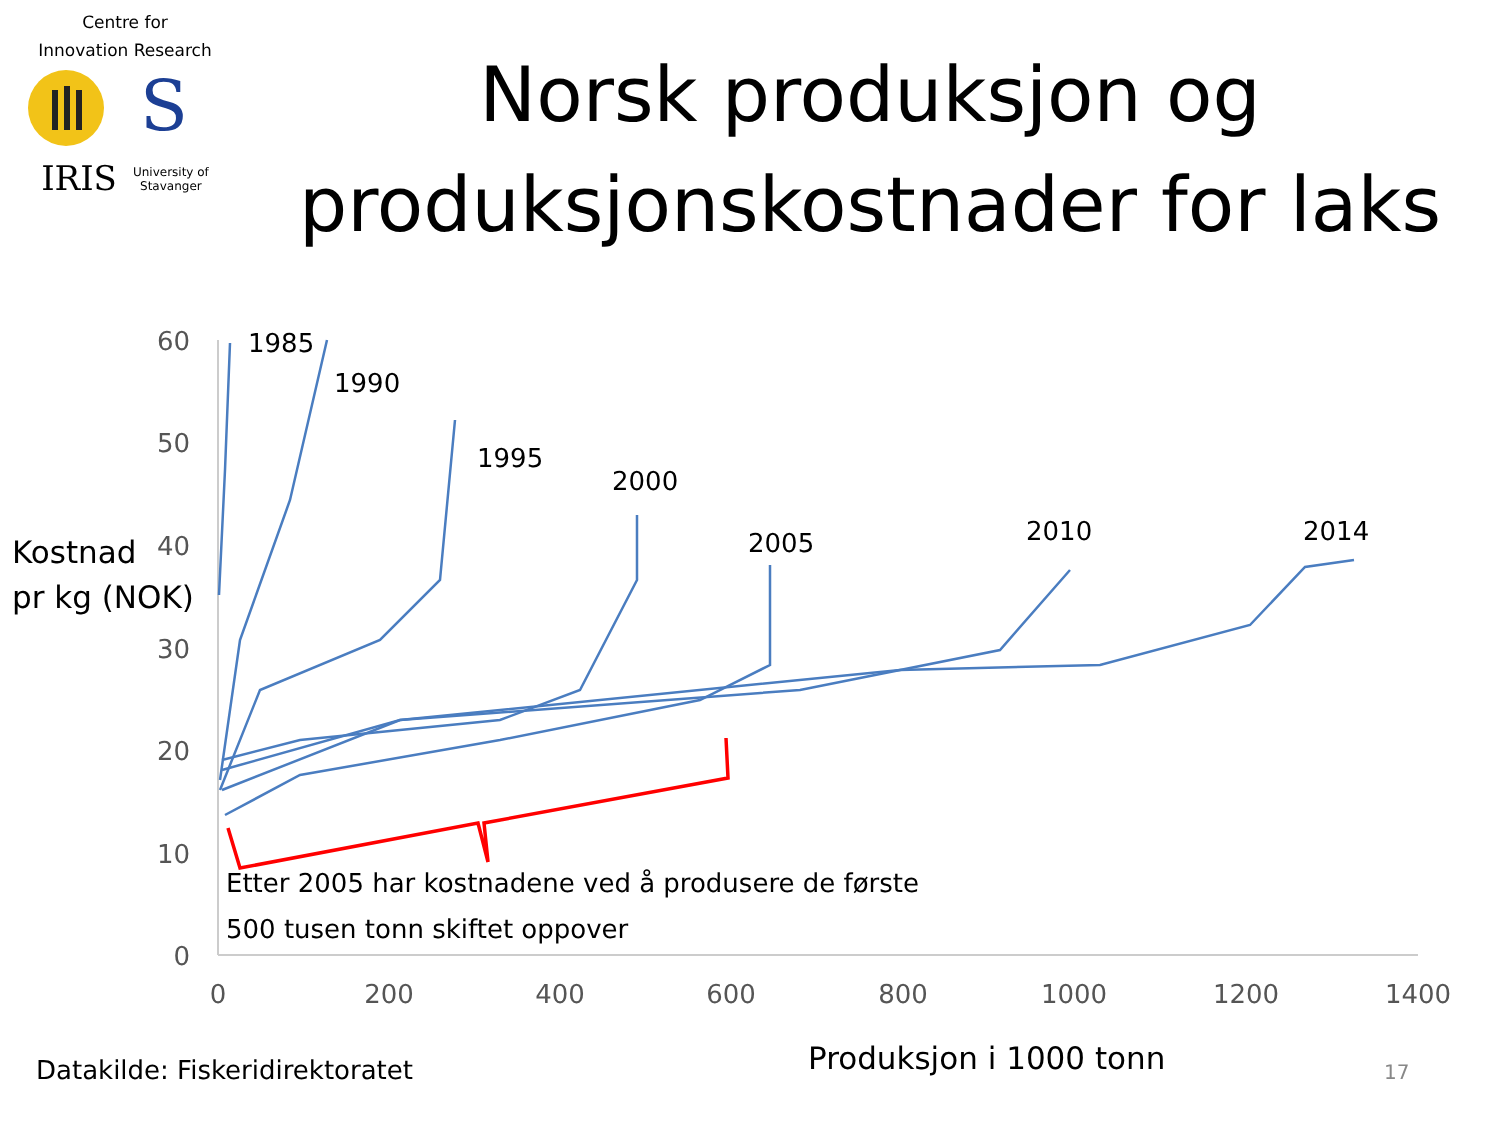Centre for
Innovation Research
IRIS University of
Stavanger
S
Norsk produksjon og
produksjonskostnader for laks
Kostnad
pr kg (NOK)
60
50
40
30
20
10
0
0
200
400
600
800
1000
1200
1400
1985
1990
1995
2000
2005
2010
2014
Etter 2005 har kostnadene ved å produsere de første
500 tusen tonn skiftet oppover
Datakilde: Fiskeridirektoratet Produksjon i 1000 tonn 17